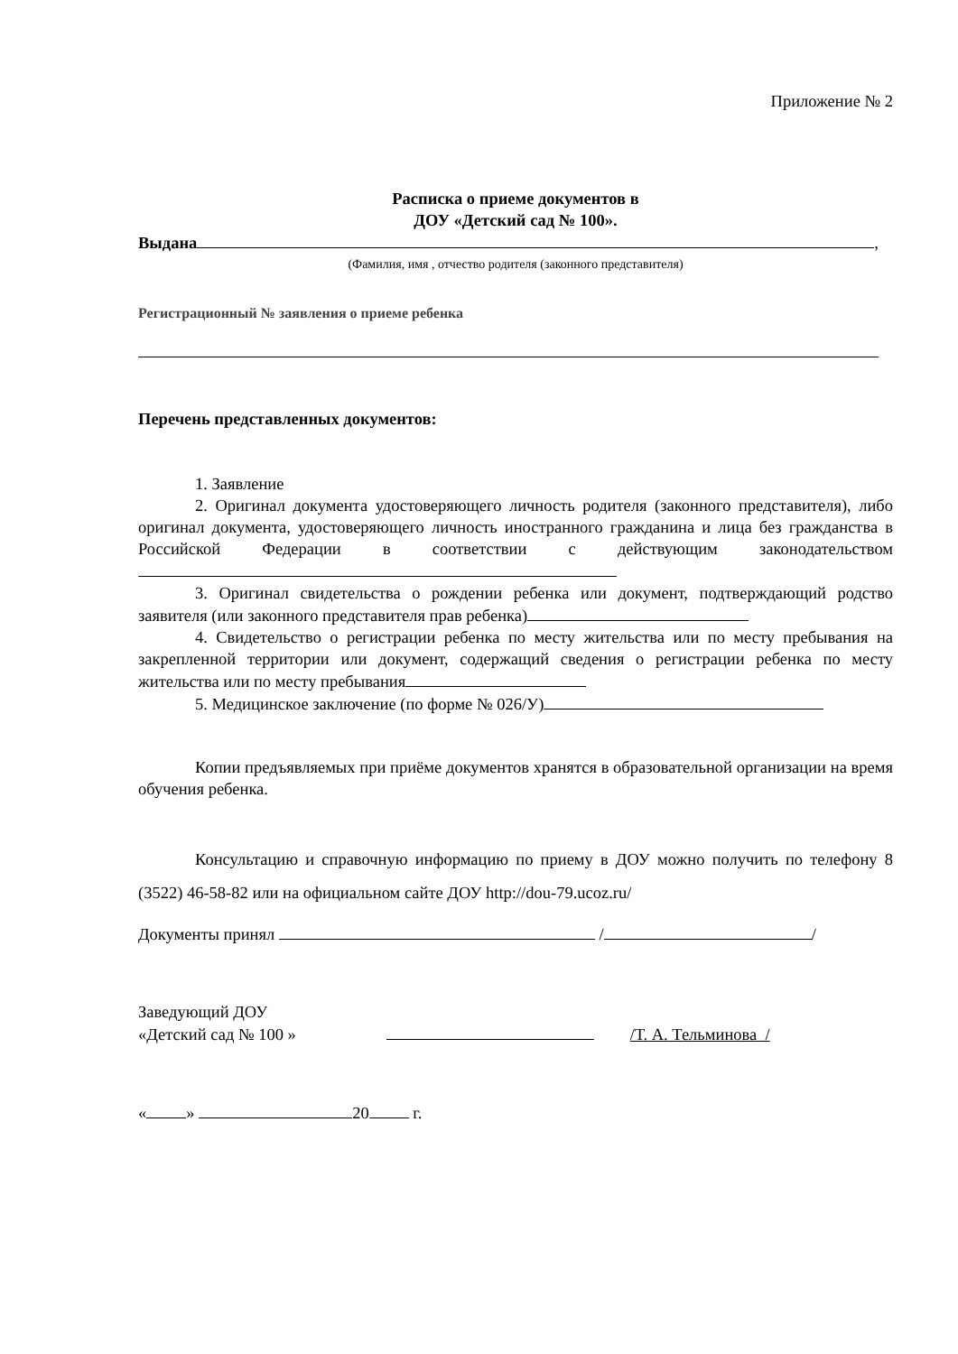Приложение № 2
Расписка о приеме документов в
ДОУ «Детский сад № 100».
Выдана ,
(Фамилия, имя , отчество родителя (законного представителя)
Регистрационный № заявления о приеме ребенка
Перечень представленных документов:
1. Заявление
2. Оригинал документа удостоверяющего личность родителя (законного представителя), либо оригинал документа, удостоверяющего личность иностранного гражданина и лица без гражданства в Российской Федерации в соответствии с действующим законодательством
3. Оригинал свидетельства о рождении ребенка или документ, подтверждающий родство заявителя (или законного представителя прав ребенка)
4. Свидетельство о регистрации ребенка по месту жительства или по месту пребывания на закрепленной территории или документ, содержащий сведения о регистрации ребенка по месту жительства или по месту пребывания
5. Медицинское заключение (по форме № 026/У)
Копии предъявляемых при приёме документов хранятся в образовательной организации на время обучения ребенка.
Консультацию и справочную информацию по приему в ДОУ можно получить по телефону 8 (3522) 46-58-82 или на официальном сайте ДОУ http://dou-79.ucoz.ru/
Документы принял / /
Заведующий ДОУ
«Детский сад № 100 » /Т. А. Тельминова /
« » 20 г.